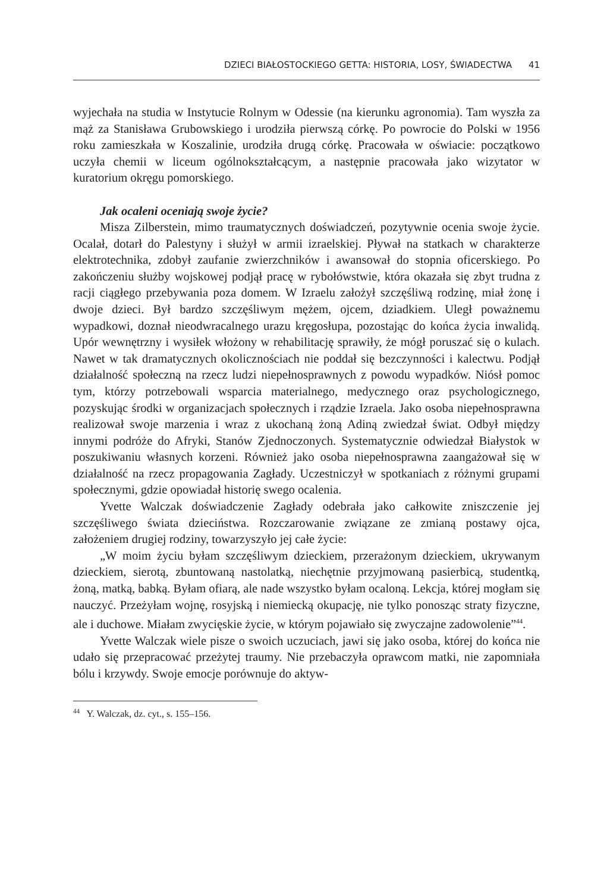DZIECI BIAŁOSTOCKIEGO GETTA: HISTORIA, LOSY, ŚWIADECTWA 41
wyjechała na studia w Instytucie Rolnym w Odessie (na kierunku agronomia). Tam wyszła za mąż za Stanisława Grubowskiego i urodziła pierwszą córkę. Po powrocie do Polski w 1956 roku zamieszkała w Koszalinie, urodziła drugą córkę. Pracowała w oświacie: początkowo uczyła chemii w liceum ogólnokształcącym, a następnie pracowała jako wizytator w kuratorium okręgu pomorskiego.
Jak ocaleni oceniają swoje życie?
Misza Zilberstein, mimo traumatycznych doświadczeń, pozytywnie ocenia swoje życie. Ocalał, dotarł do Palestyny i służył w armii izraelskiej. Pływał na statkach w charakterze elektrotechnika, zdobył zaufanie zwierzchników i awansował do stopnia oficerskiego. Po zakończeniu służby wojskowej podjął pracę w rybołówstwie, która okazała się zbyt trudna z racji ciągłego przebywania poza domem. W Izraelu założył szczęśliwą rodzinę, miał żonę i dwoje dzieci. Był bardzo szczęśliwym mężem, ojcem, dziadkiem. Uległ poważnemu wypadkowi, doznał nieodwracalnego urazu kręgosłupa, pozostając do końca życia inwalidą. Upór wewnętrzny i wysiłek włożony w rehabilitację sprawiły, że mógł poruszać się o kulach. Nawet w tak dramatycznych okolicznościach nie poddał się bezczynności i kalectwu. Podjął działalność społeczną na rzecz ludzi niepełnosprawnych z powodu wypadków. Niósł pomoc tym, którzy potrzebowali wsparcia materialnego, medycznego oraz psychologicznego, pozyskując środki w organizacjach społecznych i rządzie Izraela. Jako osoba niepełnosprawna realizował swoje marzenia i wraz z ukochaną żoną Adiną zwiedzał świat. Odbył między innymi podróże do Afryki, Stanów Zjednoczonych. Systematycznie odwiedzał Białystok w poszukiwaniu własnych korzeni. Również jako osoba niepełnosprawna zaangażował się w działalność na rzecz propagowania Zagłady. Uczestniczył w spotkaniach z różnymi grupami społecznymi, gdzie opowiadał historię swego ocalenia.
Yvette Walczak doświadczenie Zagłady odebrała jako całkowite zniszczenie jej szczęśliwego świata dzieciństwa. Rozczarowanie związane ze zmianą postawy ojca, założeniem drugiej rodziny, towarzyszyło jej całe życie:
„W moim życiu byłam szczęśliwym dzieckiem, przerażonym dzieckiem, ukrywanym dzieckiem, sierotą, zbuntowaną nastolatką, niechętnie przyjmowaną pasierbicą, studentką, żoną, matką, babką. Byłam ofiarą, ale nade wszystko byłam ocaloną. Lekcja, której mogłam się nauczyć. Przeżyłam wojnę, rosyjską i niemiecką okupację, nie tylko ponosząc straty fizyczne, ale i duchowe. Miałam zwycięskie życie, w którym pojawiało się zwyczajne zadowolenie”<sup>44</sup>.
Yvette Walczak wiele pisze o swoich uczuciach, jawi się jako osoba, której do końca nie udało się przepracować przeżytej traumy. Nie przebaczyła oprawcom matki, nie zapomniała bólu i krzywdy. Swoje emocje porównuje do aktyw-
<sup>44</sup> Y. Walczak, dz. cyt., s. 155–156.